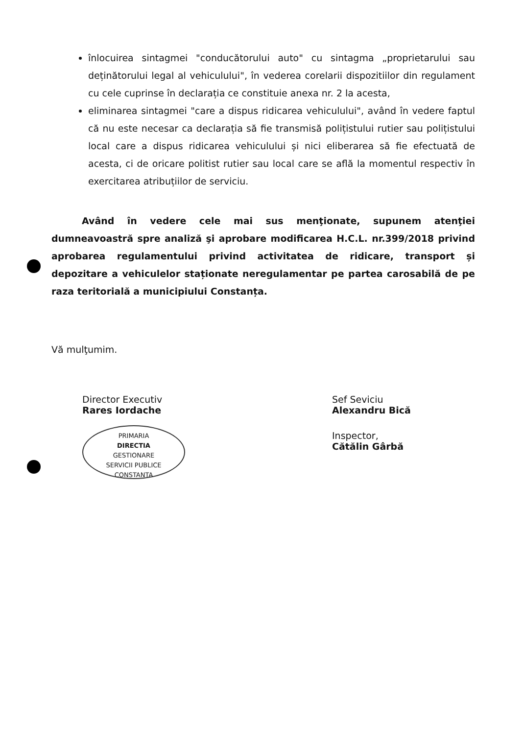înlocuirea sintagmei "conducătorului auto" cu sintagma „proprietarului sau deținătorului legal al vehiculului", în vederea corelarii dispozitiilor din regulament cu cele cuprinse în declarația ce constituie anexa nr. 2 la acesta,
eliminarea sintagmei "care a dispus ridicarea vehiculului", având în vedere faptul că nu este necesar ca declarația să fie transmisă polițistului rutier sau polițistului local care a dispus ridicarea vehiculului și nici eliberarea să fie efectuată de acesta, ci de oricare politist rutier sau local care se află la momentul respectiv în exercitarea atribuțiilor de serviciu.
Având în vedere cele mai sus menţionate, supunem atenţiei dumneavoastră spre analiză şi aprobare modificarea H.C.L. nr.399/2018 privind aprobarea regulamentului privind activitatea de ridicare, transport și depozitare a vehiculelor staționate neregulamentar pe partea carosabilă de pe raza teritorială a municipiului Constanța.
Vă mulţumim.
Director Executiv
Rares Iordache
PRIMARIA
DIRECTIA
GESTIONARE
SERVICII PUBLICE
CONSTANTA
Sef Seviciu
Alexandru Bică
Inspector,
Cătălin Gârbă